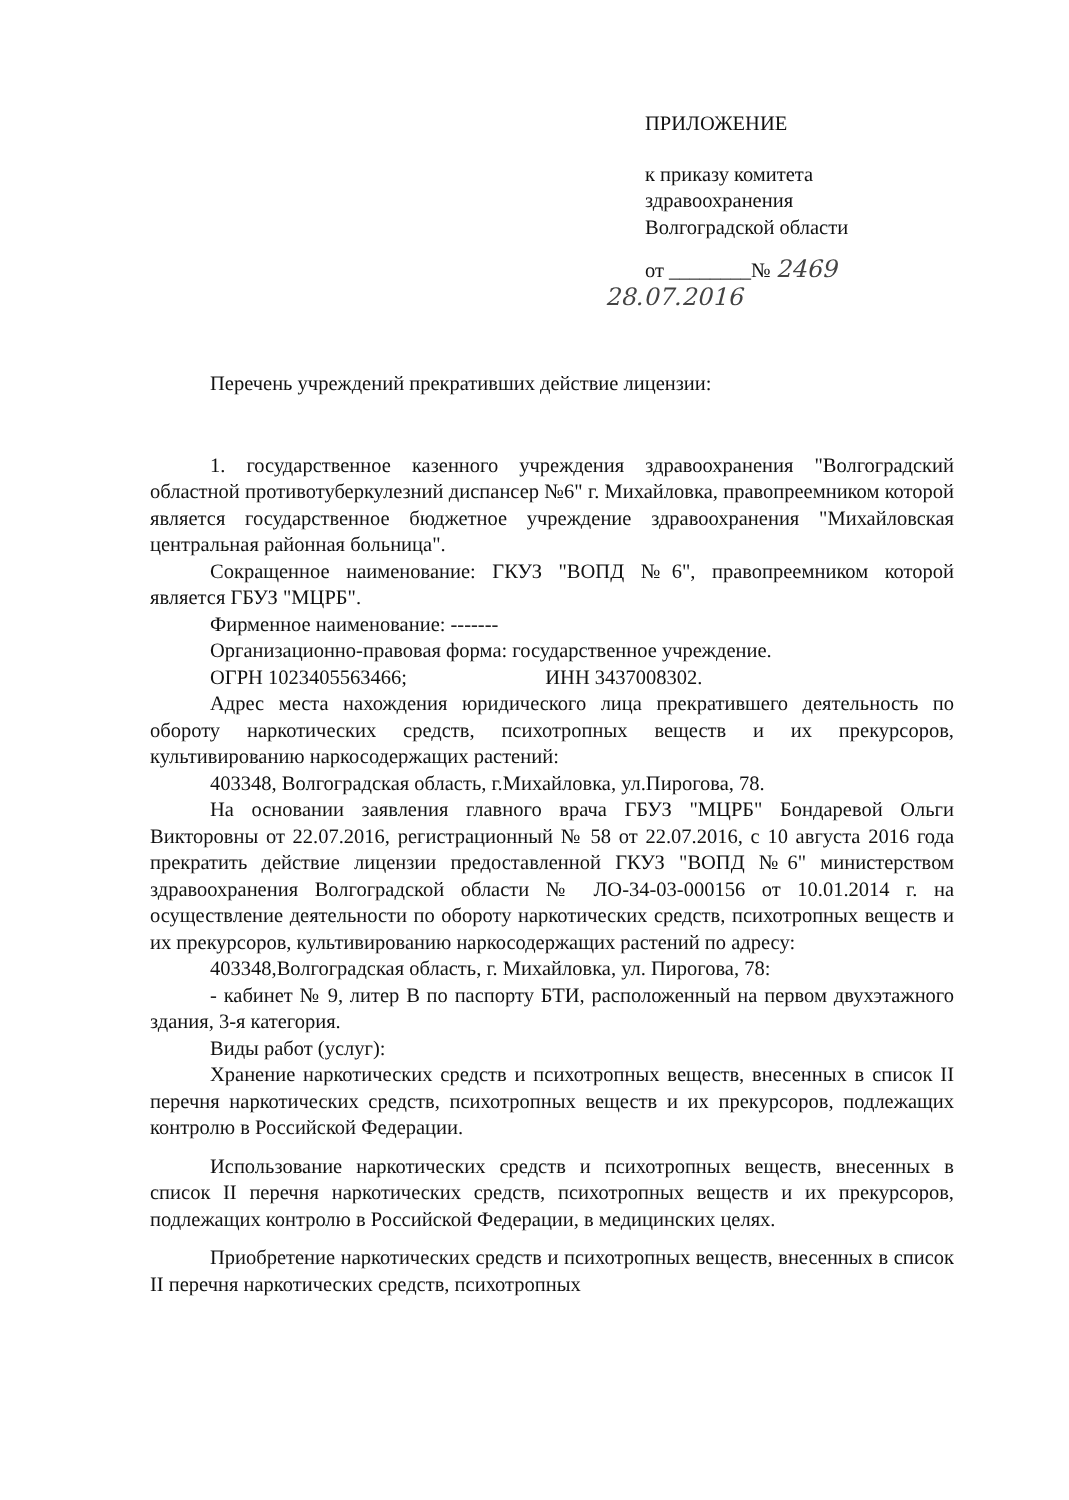ПРИЛОЖЕНИЕ
к приказу комитета
здравоохранения
Волгоградской области
от ________№ 2469
28.07.2016
Перечень учреждений прекративших действие лицензии:
1. государственное казенного учреждения здравоохранения "Волгоградский областной противотуберкулезний диспансер №6" г. Михайловка, правопреемником которой является государственное бюджетное учреждение здравоохранения "Михайловская центральная районная больница".
Сокращенное наименование: ГКУЗ "ВОПД №6", правопреемником которой является ГБУЗ "МЦРБ".
Фирменное наименование: -------
Организационно-правовая форма: государственное учреждение.
ОГРН 1023405563466; ИНН 3437008302.
Адрес места нахождения юридического лица прекратившего деятельность по обороту наркотических средств, психотропных веществ и их прекурсоров, культивированию наркосодержащих растений:
403348, Волгоградская область, г.Михайловка, ул.Пирогова, 78.
На основании заявления главного врача ГБУЗ "МЦРБ" Бондаревой Ольги Викторовны от 22.07.2016, регистрационный № 58 от 22.07.2016, с 10 августа 2016 года прекратить действие лицензии предоставленной ГКУЗ "ВОПД №6" министерством здравоохранения Волгоградской области № ЛО-34-03-000156 от 10.01.2014 г. на осуществление деятельности по обороту наркотических средств, психотропных веществ и их прекурсоров, культивированию наркосодержащих растений по адресу:
403348,Волгоградская область, г. Михайловка, ул. Пирогова, 78:
- кабинет № 9, литер В по паспорту БТИ, расположенный на первом двухэтажного здания, 3-я категория.
Виды работ (услуг):
Хранение наркотических средств и психотропных веществ, внесенных в список II перечня наркотических средств, психотропных веществ и их прекурсоров, подлежащих контролю в Российской Федерации.
Использование наркотических средств и психотропных веществ, внесенных в список II перечня наркотических средств, психотропных веществ и их прекурсоров, подлежащих контролю в Российской Федерации, в медицинских целях.
Приобретение наркотических средств и психотропных веществ, внесенных в список II перечня наркотических средств, психотропных